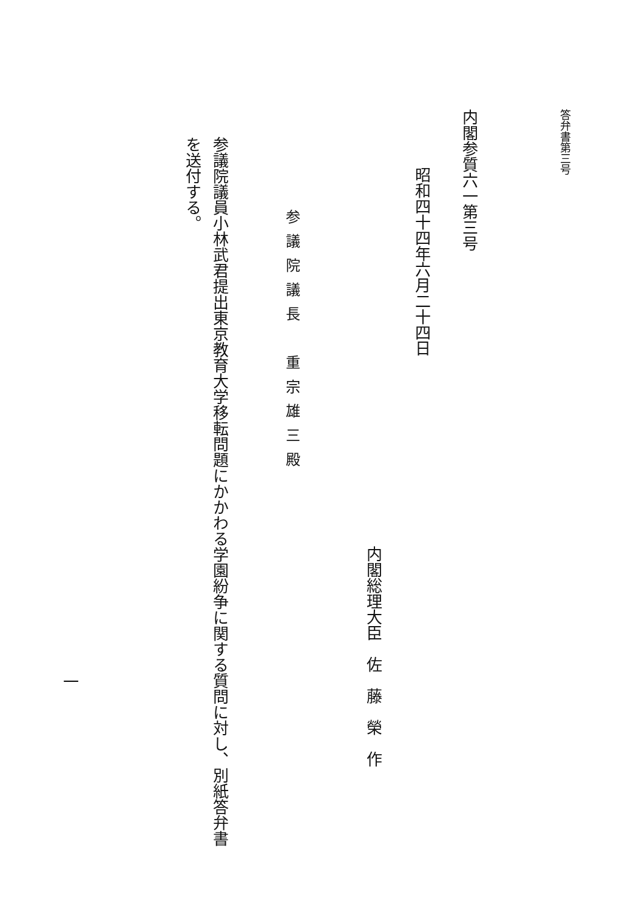答弁書第三号 内閣参質六一第三号
昭和四十四年六月二十四日
内閣総理大臣　佐　藤　榮　作
参議院議長　重宗雄三殿
参議院議員小林武君提出東京教育大学移転問題にかかわる学園紛争に関する質問に対し、別紙答弁書
を送付する。
一